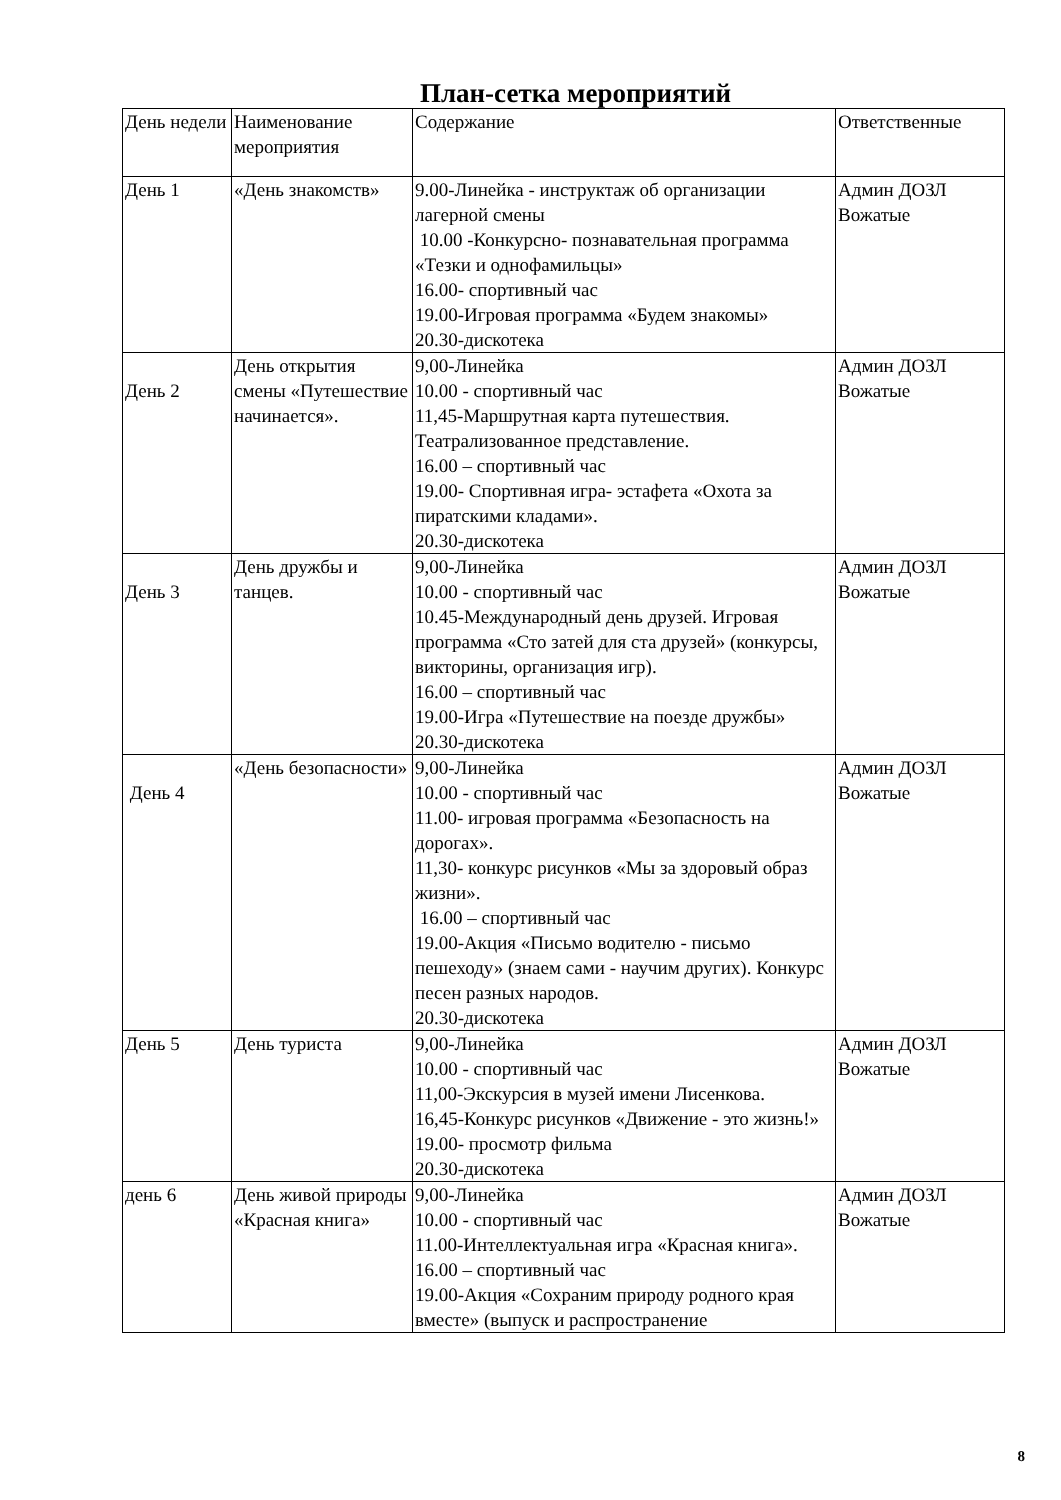План-сетка мероприятий
| День недели | Наименование мероприятия | Содержание | Ответственные |
| День 1 | «День знакомств» | 9.00-Линейка - инструктаж об организации лагерной смены 10.00 -Конкурсно- познавательная программа «Тезки и однофамильцы» 16.00- спортивный час 19.00-Игровая программа «Будем знакомы» 20.30-дискотека | Админ ДОЗЛ Вожатые |
| День 2 | День открытия смены «Путешествие начинается». | 9,00-Линейка 10.00 - спортивный час 11,45-Маршрутная карта путешествия. Театрализованное представление. 16.00 – спортивный час 19.00- Спортивная игра- эстафета «Охота за пиратскими кладами». 20.30-дискотека | Админ ДОЗЛ Вожатые |
| День 3 | День дружбы и танцев. | 9,00-Линейка 10.00 - спортивный час 10.45-Международный день друзей. Игровая программа «Сто затей для ста друзей» (конкурсы, викторины, организация игр). 16.00 – спортивный час 19.00-Игра «Путешествие на поезде дружбы» 20.30-дискотека | Админ ДОЗЛ Вожатые |
| День 4 | «День безопасности» | 9,00-Линейка 10.00 - спортивный час 11.00- игровая программа «Безопасность на дорогах». 11,30- конкурс рисунков «Мы за здоровый образ жизни». 16.00 – спортивный час 19.00-Акция «Письмо водителю - письмо пешеходу» (знаем сами - научим других). Конкурс песен разных народов. 20.30-дискотека | Админ ДОЗЛ Вожатые |
| День 5 | День туриста | 9,00-Линейка 10.00 - спортивный час 11,00-Экскурсия в музей имени Лисенкова. 16,45-Конкурс рисунков «Движение - это жизнь!» 19.00- просмотр фильма 20.30-дискотека | Админ ДОЗЛ Вожатые |
| день 6 | День живой природы «Красная книга» | 9,00-Линейка 10.00 - спортивный час 11.00-Интеллектуальная игра «Красная книга». 16.00 – спортивный час 19.00-Акция «Сохраним природу родного края вместе» (выпуск и распространение | Админ ДОЗЛ Вожатые |
8